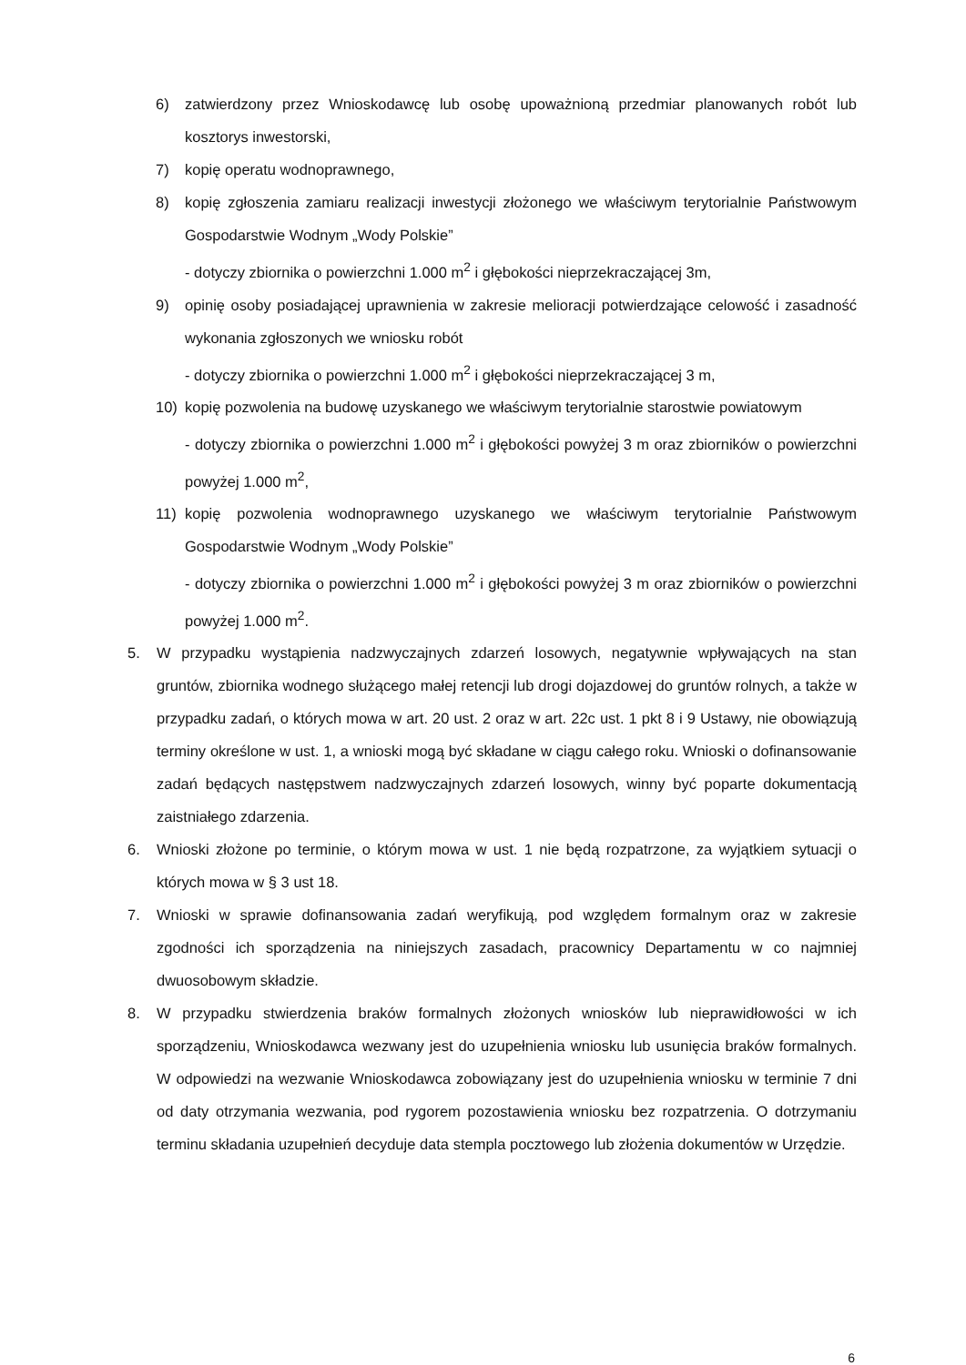6) zatwierdzony przez Wnioskodawcę lub osobę upoważnioną przedmiar planowanych robót lub kosztorys inwestorski,
7) kopię operatu wodnoprawnego,
8) kopię zgłoszenia zamiaru realizacji inwestycji złożonego we właściwym terytorialnie Państwowym Gospodarstwie Wodnym „Wody Polskie”
- dotyczy zbiornika o powierzchni 1.000 m<sup>2</sup> i głębokości nieprzekraczającej 3m,
9) opinię osoby posiadającej uprawnienia w zakresie melioracji potwierdzające celowość i zasadność wykonania zgłoszonych we wniosku robót
- dotyczy zbiornika o powierzchni 1.000 m<sup>2</sup> i głębokości nieprzekraczającej 3 m,
10) kopię pozwolenia na budowę uzyskanego we właściwym terytorialnie starostwie powiatowym
- dotyczy zbiornika o powierzchni 1.000 m<sup>2</sup> i głębokości powyżej 3 m oraz zbiorników o powierzchni powyżej 1.000 m<sup>2</sup>,
11) kopię pozwolenia wodnoprawnego uzyskanego we właściwym terytorialnie Państwowym Gospodarstwie Wodnym „Wody Polskie”
- dotyczy zbiornika o powierzchni 1.000 m<sup>2</sup> i głębokości powyżej 3 m oraz zbiorników o powierzchni powyżej 1.000 m<sup>2</sup>.
5. W przypadku wystąpienia nadzwyczajnych zdarzeń losowych, negatywnie wpływających na stan gruntów, zbiornika wodnego służącego małej retencji lub drogi dojazdowej do gruntów rolnych, a także w przypadku zadań, o których mowa w art. 20 ust. 2 oraz w art. 22c ust. 1 pkt 8 i 9 Ustawy, nie obowiązują terminy określone w ust. 1, a wnioski mogą być składane w ciągu całego roku. Wnioski o dofinansowanie zadań będących następstwem nadzwyczajnych zdarzeń losowych, winny być poparte dokumentacją zaistniałego zdarzenia.
6. Wnioski złożone po terminie, o którym mowa w ust. 1 nie będą rozpatrzone, za wyjątkiem sytuacji o których mowa w § 3 ust 18.
7. Wnioski w sprawie dofinansowania zadań weryfikują, pod względem formalnym oraz w zakresie zgodności ich sporządzenia na niniejszych zasadach, pracownicy Departamentu w co najmniej dwuosobowym składzie.
8. W przypadku stwierdzenia braków formalnych złożonych wniosków lub nieprawidłowości w ich sporządzeniu, Wnioskodawca wezwany jest do uzupełnienia wniosku lub usunięcia braków formalnych. W odpowiedzi na wezwanie Wnioskodawca zobowiązany jest do uzupełnienia wniosku w terminie 7 dni od daty otrzymania wezwania, pod rygorem pozostawienia wniosku bez rozpatrzenia. O dotrzymaniu terminu składania uzupełnień decyduje data stempla pocztowego lub złożenia dokumentów w Urzędzie.
6